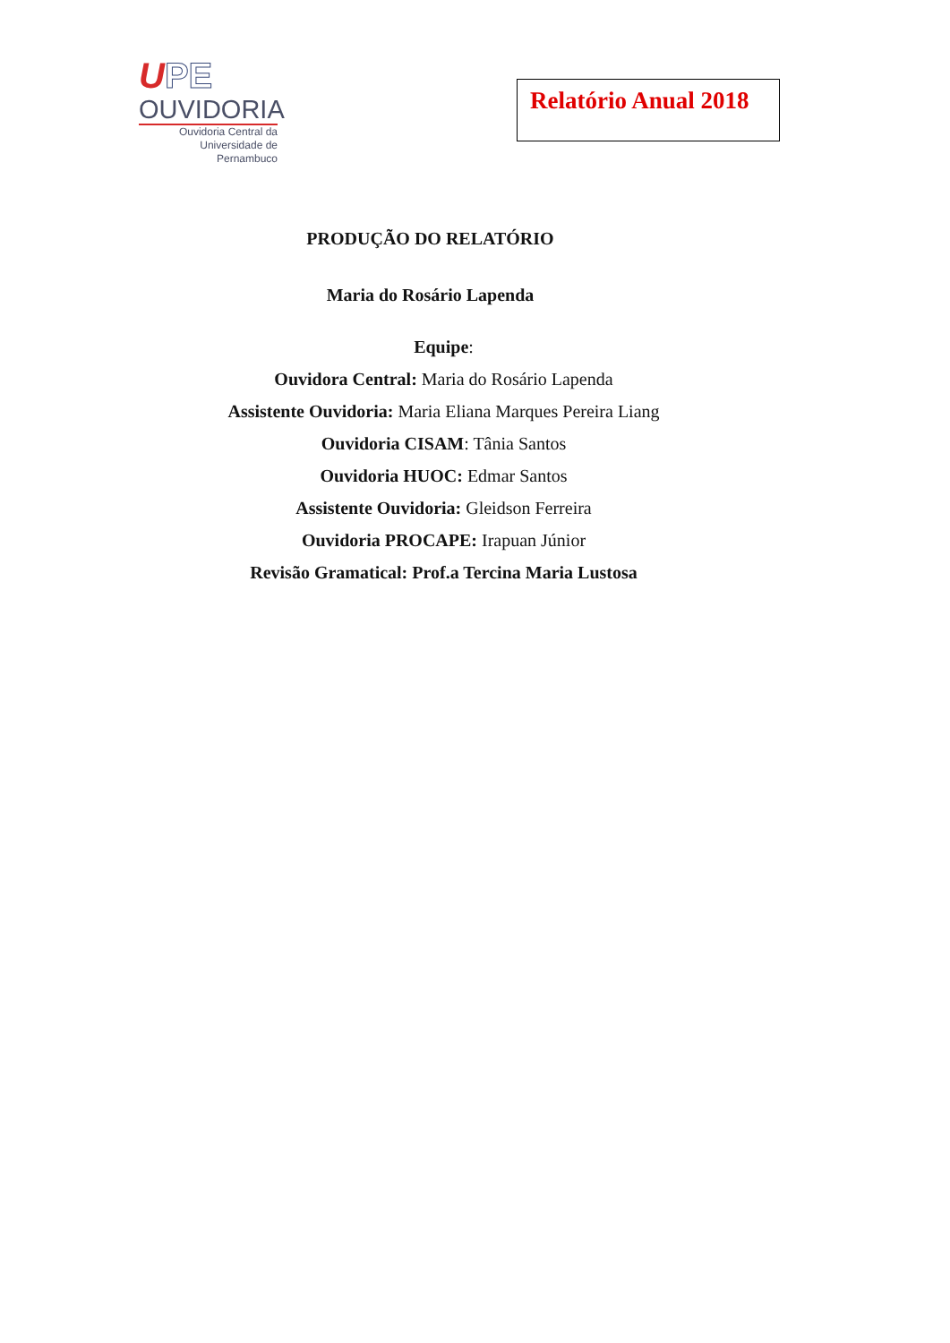UPE
OUVIDORIA
Ouvidoria Central da
Universidade de Pernambuco
Relatório Anual 2018
PRODUÇÃO DO RELATÓRIO
Maria do Rosário Lapenda
Equipe:
Ouvidora Central: Maria do Rosário Lapenda
Assistente Ouvidoria: Maria Eliana Marques Pereira Liang
Ouvidoria CISAM: Tânia Santos
Ouvidoria HUOC: Edmar Santos
Assistente Ouvidoria: Gleidson Ferreira
Ouvidoria PROCAPE: Irapuan Júnior
Revisão Gramatical: Prof.a Tercina Maria Lustosa